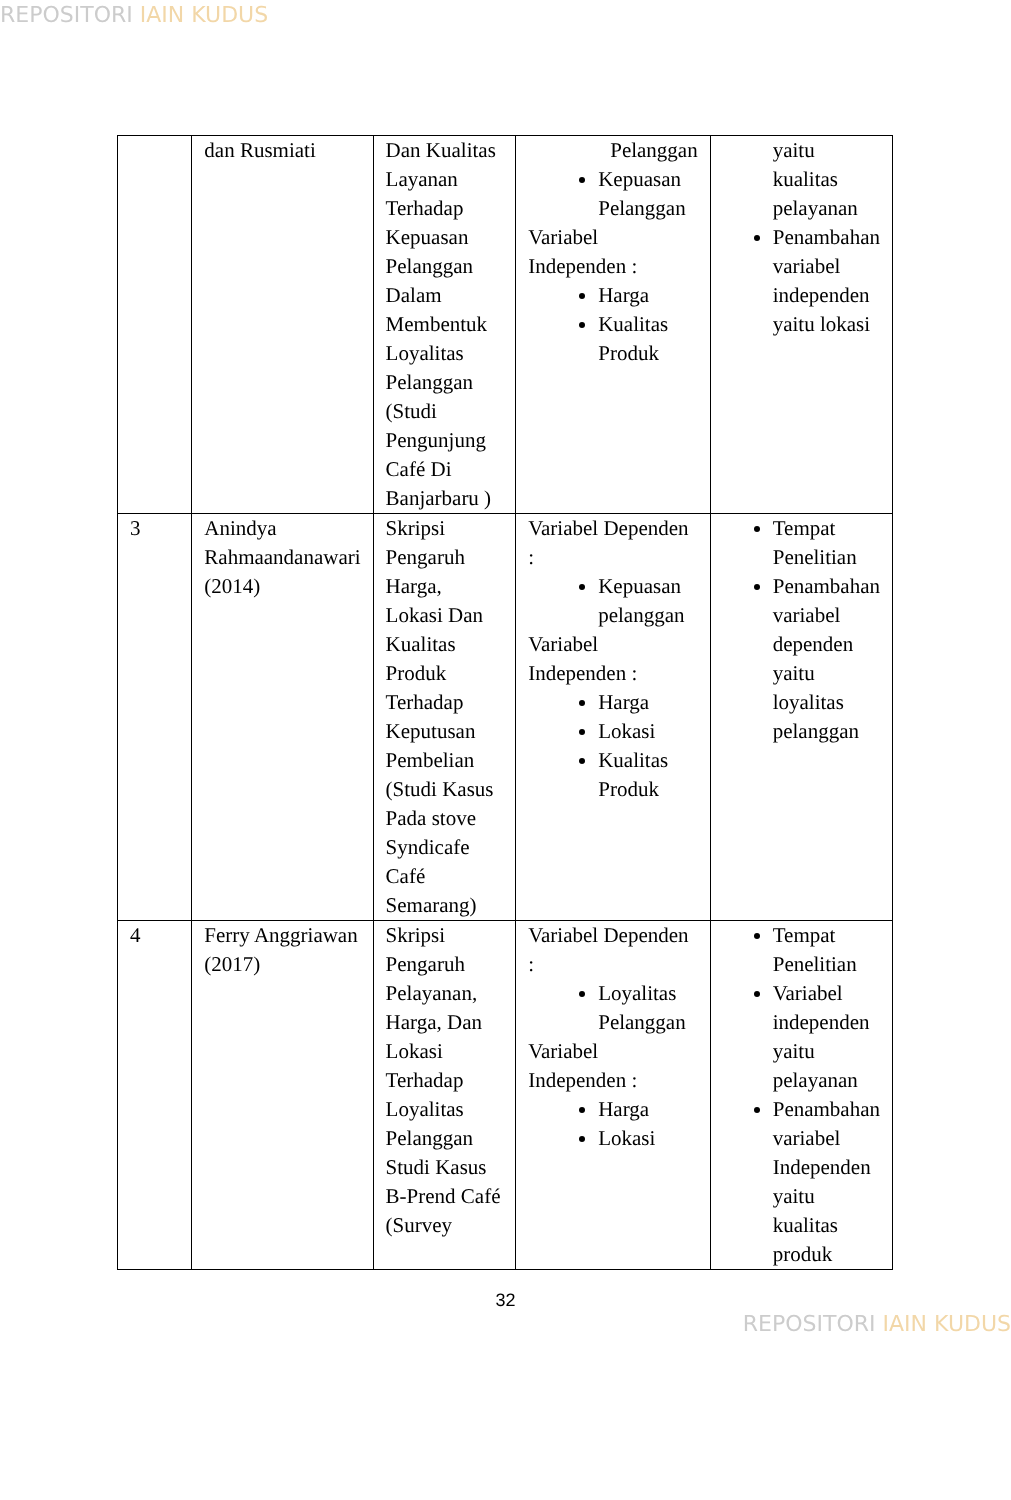REPOSITORI IAIN KUDUS
| | dan Rusmiati | Dan Kualitas Layanan Terhadap Kepuasan Pelanggan Dalam Membentuk Loyalitas Pelanggan (Studi Pengunjung Café Di Banjarbaru ) | Pelanggan Kepuasan Pelanggan Variabel Independen : Harga Kualitas Produk | yaitu kualitas pelayanan Penambahan variabel independen yaitu lokasi |
| 3 | Anindya Rahmaandanawari (2014) | Skripsi Pengaruh Harga, Lokasi Dan Kualitas Produk Terhadap Keputusan Pembelian (Studi Kasus Pada stove Syndicafe Café Semarang) | Variabel Dependen : Kepuasan pelanggan Variabel Independen : Harga Lokasi Kualitas Produk | Tempat Penelitian Penambahan variabel dependen yaitu loyalitas pelanggan |
| 4 | Ferry Anggriawan (2017) | Skripsi Pengaruh Pelayanan, Harga, Dan Lokasi Terhadap Loyalitas Pelanggan Studi Kasus B-Prend Café (Survey | Variabel Dependen : Loyalitas Pelanggan Variabel Independen : Harga Lokasi | Tempat Penelitian Variabel independen yaitu pelayanan Penambahan variabel Independen yaitu kualitas produk |
32
REPOSITORI IAIN KUDUS